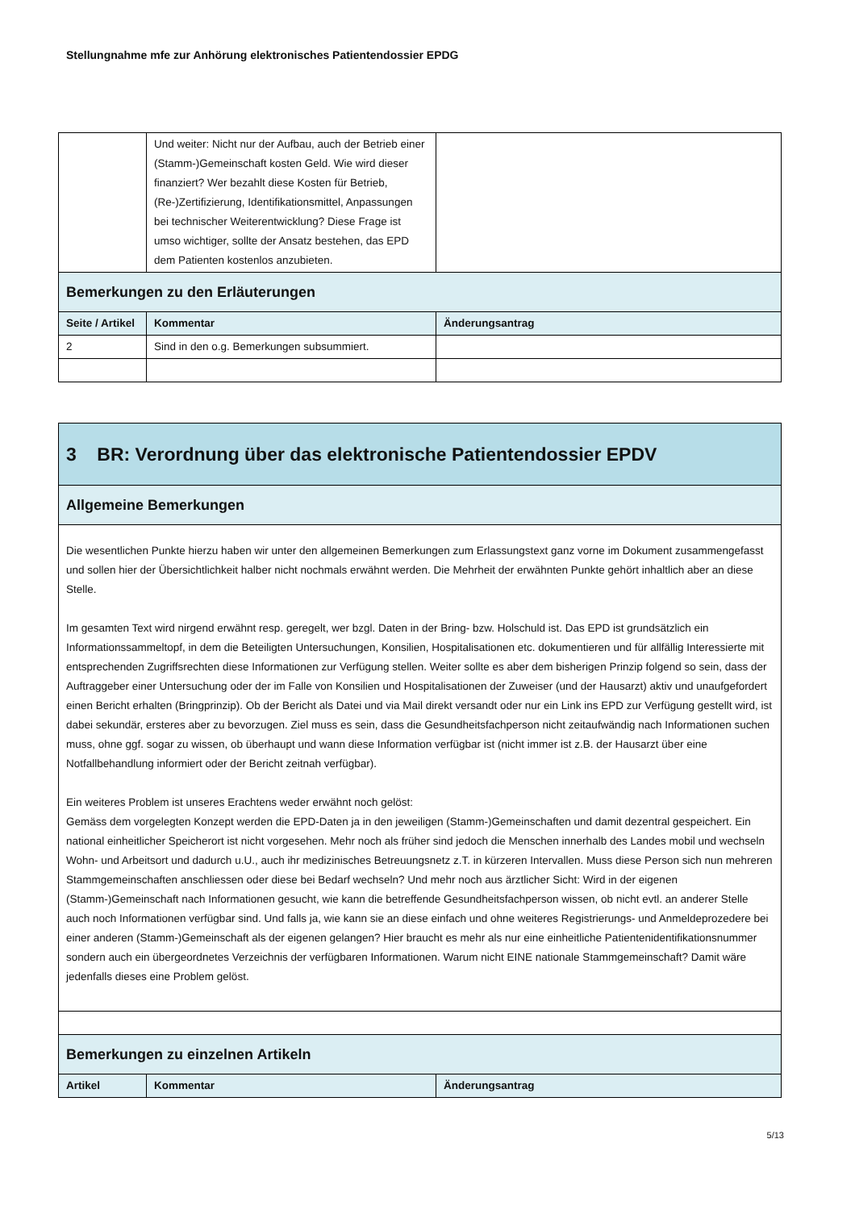Stellungnahme mfe zur Anhörung elektronisches Patientendossier EPDG
| | Und weiter: Nicht nur der Aufbau, auch der Betrieb einer (Stamm-)Gemeinschaft kosten Geld. Wie wird dieser finanziert? Wer bezahlt diese Kosten für Betrieb, (Re-)Zertifizierung, Identifikationsmittel, Anpassungen bei technischer Weiterentwicklung? Diese Frage ist umso wichtiger, sollte der Ansatz bestehen, das EPD dem Patienten kostenlos anzubieten. | |
| Bemerkungen zu den Erläuterungen | | |
| Seite / Artikel | Kommentar | Änderungsantrag |
| 2 | Sind in den o.g. Bemerkungen subsummiert. | |
| 3 BR: Verordnung über das elektronische Patientendossier EPDV | | |
| Allgemeine Bemerkungen | | |
| Die wesentlichen Punkte hierzu haben wir unter den allgemeinen Bemerkungen zum Erlassungstext ganz vorne im Dokument zusammengefasst und sollen hier der Übersichtlichkeit halber nicht nochmals erwähnt werden. Die Mehrheit der erwähnten Punkte gehört inhaltlich aber an diese Stelle. Im gesamten Text wird nirgend erwähnt resp. geregelt, wer bzgl. Daten in der Bring- bzw. Holschuld ist. Das EPD ist grundsätzlich ein Informationssammeltopf, in dem die Beteiligten Untersuchungen, Konsilien, Hospitalisationen etc. dokumentieren und für allfällig Interessierte mit entsprechenden Zugriffsrechten diese Informationen zur Verfügung stellen. Weiter sollte es aber dem bisherigen Prinzip folgend so sein, dass der Auftraggeber einer Untersuchung oder der im Falle von Konsilien und Hospitalisationen der Zuweiser (und der Hausarzt) aktiv und unaufgefordert einen Bericht erhalten (Bringprinzip). Ob der Bericht als Datei und via Mail direkt versandt oder nur ein Link ins EPD zur Verfügung gestellt wird, ist dabei sekundär, ersteres aber zu bevorzugen. Ziel muss es sein, dass die Gesundheitsfachperson nicht zeitaufwändig nach Informationen suchen muss, ohne ggf. sogar zu wissen, ob überhaupt und wann diese Information verfügbar ist (nicht immer ist z.B. der Hausarzt über eine Notfallbehandlung informiert oder der Bericht zeitnah verfügbar). Ein weiteres Problem ist unseres Erachtens weder erwähnt noch gelöst: Gemäss dem vorgelegten Konzept werden die EPD-Daten ja in den jeweiligen (Stamm-)Gemeinschaften und damit dezentral gespeichert. Ein national einheitlicher Speicherort ist nicht vorgesehen. Mehr noch als früher sind jedoch die Menschen innerhalb des Landes mobil und wechseln Wohn- und Arbeitsort und dadurch u.U., auch ihr medizinisches Betreuungsnetz z.T. in kürzeren Intervallen. Muss diese Person sich nun mehreren Stammgemeinschaften anschliessen oder diese bei Bedarf wechseln? Und mehr noch aus ärztlicher Sicht: Wird in der eigenen (Stamm-)Gemeinschaft nach Informationen gesucht, wie kann die betreffende Gesundheitsfachperson wissen, ob nicht evtl. an anderer Stelle auch noch Informationen verfügbar sind. Und falls ja, wie kann sie an diese einfach und ohne weiteres Registrierungs- und Anmeldeprozedere bei einer anderen (Stamm-)Gemeinschaft als der eigenen gelangen? Hier braucht es mehr als nur eine einheitliche Patientenidentifikationsnummer sondern auch ein übergeordnetes Verzeichnis der verfügbaren Informationen. Warum nicht EINE nationale Stammgemeinschaft? Damit wäre jedenfalls dieses eine Problem gelöst. | | |
| Bemerkungen zu einzelnen Artikeln | | |
| Artikel | Kommentar | Änderungsantrag |
5/13